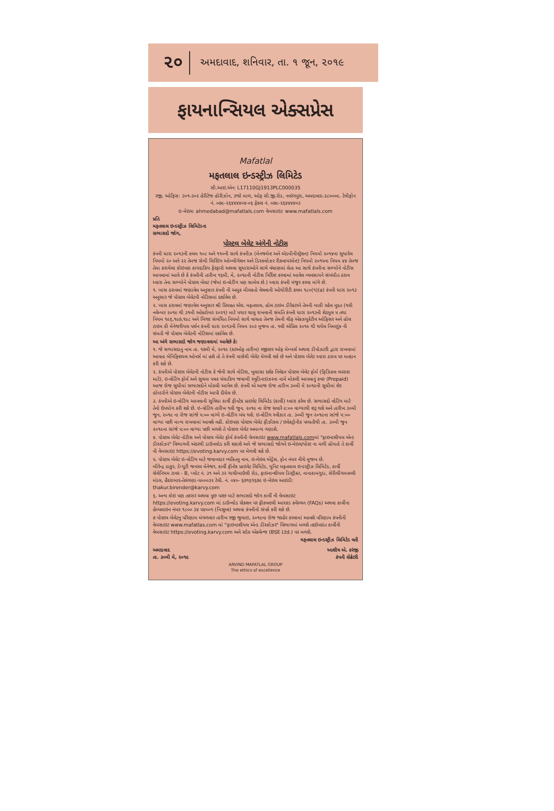૨૦ અમદાવાદ, શનિવાર, તા. ૧ જૂન, ૨૦૧૯
ફાયનાન્સિયલ એક્સપ્રેસ
Mafatlal
મફતલાલ ઇન્ડસ્ટ્રીઝ લિમિટેડ
સી.આઇ.એન: L17110GJ1913PLC000035
રજી. ઓફિસ: ૩૦૧-૩૦૨ હેરીટેજ હોરીઝોન, ૩જો માળ, ઓફ સી.જી.રોડ, નવરંગપુરા, અમદાવાદ-૩૮૦૦૦૯. ટેલીફોન નં. ૦૭૯-૨૬૪૪૪૪૦૪-૦૬ ફેક્સ નં. ૦૭૯-૨૬૪૪૪૪૦૩
ઇ-મેઇલ: ahmedabad@mafatlals.com વેબસાઇટ: www.mafatlals.com
પ્રતિ
મફતલાલ ઇન્ડસ્ટ્રીઝ લિમિટેડના
સભાસદો જોગ,
પોસ્ટલ બેલેટ અંગેની નોટીસ
કંપની ધારા ૨૦૧૩ની કલમ ૧૦૮ અને ૧૧૦ની સાથે કંપનીઝ (મેનજમેન્ટ અને એડમીનીસ્ટ્રેશન) નિયમો ૨૦૧૪ના સુધારેલ નિયમો ૨૦ અને ૨૨ તેમજ સેબી લિસ્ટિંગ ઓબ્લીગેશન અને ડિસ્કલોઝર રીક્વાયરમેન્ટ) નિયમો ૨૦૧૫ના નિયમ ૪૪ તેમજ તેમા કરાયેલા કોઇપણ કાયદાકિય ફેરફારો અથવા સુધારાઓને સાથે વંચાણમાં લેતા આ સાથે કંપનીના સભ્યોને નોટીસ આપવામાં આવે છે કે કંપનીની તારીખ ૧૬મી, મે, ૨૦૧૯ની નોટીસ નિર્દિષ્ટ કરવામાં આવેલ વ્યવસાયને સંબંધીત ઠરાવ ધ્વારા તેના સભ્યોને પોસ્ટલ બેલટ (જેમાં ઇ-વોટીંગ પણ સામેલ છે.) ધ્વારા કંપની મંજુર કરવા માંગે છે.
૧. ખાસ ઠરાવમાં જણાવેલ અનુસાર કંપની ની અમુક મીલકતો વેચવાની ઓથોરીટી કલમ ૧૮૦(૧)(a) કંપની ધારા ૨૦૧૩ અનુસાર જે પોસ્ટલ બેલેટની નોટિસમાં દર્શાવેલ છે.
૨. ખાસ ઠરાવમાં જણાવેલ અનુસાર શ્રી પ્રિયવ્રત એચ. મફતલાલ, હોલ ટાઇમ ડીરેક્ટરને તેમની બાકી રહેલ મુદત (૧લી નવેમ્બર ૨૦૧૯ થી ૩૧મી ઓક્ટોબર ૨૦૨૧) માટે પગાર ચાલુ રાખવાની સંમતિ કંપની ધારા ૨૦૧૩ની શેડ્યુલ ૫ તથા નિયમ ૧૯૬,૧૯૭,૧૯૮ અને બિજા સંબંધિત નિયમો સાથે વાચતા તેમજ તેમની ચીફ એક્ઝયુકેટીવ ઓફિસર અને હોલ ટાઇમ કી મેનેજરીયલ પર્સન કંપની ધારા ૨૦૧૩ની નિયમ ૨૦૩ મુજબ તા. ૧લી એપ્રિલ ૨૦૧૯ થી થયેલ નિમણુંક ની સંમતી જે પોસ્ટલ બેલેટની નોટિસમાં દર્શાવેલ છે.
આ અંગે સભાસદો જોગ જણાવવામાં આવેછે કે:
૧. જે સભાસદાનુ નામ તા. ૧૭મી મે, ૨૦૧૯ (કટઓફ તારીખ) રજીસ્ટર ઓફ મેમ્બર્સ અથવા ડીપોઝટરી દ્વારા રાખવામાં આવતા બેનિફિશયલ ઓનર્સ માં હશે તો તે કંપની પાસેથી બેલેટ મેળવી શકે છે અને પોસ્ટલ બેલેટ ધ્વારા ઠરાવ પર મતદાન કરી શકે છે.
૨. કંપનીએ પોસ્ટલ બેલેટની નોટીસ કે જેની સાથે નોટિસ, ખુલાસા દર્શક નિવેદન પોસ્ટલ બેલેટ ફોર્મ (ફિઝિકલ વપરાશ માટે), ઇ-વોટિંગ ફોર્મ અને સુચના પત્રક ધંધાકિય જવાબી સ્વુડિનાઇઝરના નામે મોકલી આપવાનું કવર (Prepaid) આજ રોજ સુધીમાં સભાસદોને મોકલી આપેલ છે. કંપની એ આજ રોજ તારીખ ૩૦મી મે ૨૦૧૯ની સુધીમાં શેર હોલ્ડરોને પોસ્ટલ બેલેટની નોટીસ આપી દીધેલ છે.
૩. કંપનીએ ઇ-વોટિંગ આપવાની સુવિધા કાર્વી ફીનટેક પ્રાઇવેટ લિમિટેડ (કાર્વી) ધ્વારા કરેલ છે. સભાસદો વોટિંગ માટે તેનો ઉપયોગ કરી શકે છે. ઇ-વોટિંગ તારીખ ૧લી જુન, ૨૦૧૯ ના રોજ સવારે ૯:૦૦ વાગ્યાથી શરૂ થશે અને તારીખ ૩૦મી જુન, ૨૦૧૯ ના રોજ સાંજે ૫:૦૦ વાગ્યે ઇ-વોટીંગ બંધ થશે. ઇ-વોટિંગ સ્વીકાર તા. ૩૦મી જુન ૨૦૧૯ના સાંજે ૫:૦૦ વાગ્યા પછી માન્ય રાખવામાં આવશે નહી. કોઇપણ પોસ્ટલ બેલેટ ફીઝીકલ / ઇલેક્ટ્રોનીક પધ્ધતીથી તા. ૩૦મી જુન ૨૦૧૯ના સાંજે ૫:૦૦ વાગ્યા પછી મળશે તે પોસ્ટલ બેલેટ અમાન્ય ગણાશે.
૪. પોસ્ટલ બેલેટ નોટીસ અને પોસ્ટલ બેલેટ ફોર્મ કંપનીની વેબસાઇટ www.mafatlals.comમાં "ફાઇનાશીયલ એન્ડ ડીસ્કોઝર" વિભાગની અંદરથી ડાઉનલોડ કરી શકાશે અને જે સભાસદો જોગને ઇ-મેઇલ/પોસ્ટ ના મળી હોયતો તે કાર્વી ની વેબસાઇટ https://evoting.karvy.com પર મેળવી શકે છે.
૫. પોસ્ટલ બેલેટ ઇ-વોટિંગ માટે જવાબદાર વ્યકિતનુ નામ, ઇ-મેઇલ એડ્રેસ, ફોન નંબર નીચે મુજબ છે.
બીરેન્દ્ર ઠાકુર, ડેપ્યુટી જનરલ મેનેજર, કાર્વી ફીન્ટેક પ્રાઇવેટ લિમિટેડ, યુનિટ મફતલાલ ઇન્ડસ્ટ્રીઝ લિમિટેડ, કાર્વી સેલેનિયમ ટાવર - B, પ્લોટ નં. ૩૧ અને ૩૨ ગાચીબાઉલી રોડ, ફાઇનાન્શીયલ ડિસ્ટ્રીક્ટ, નાનાકામગુડા, સેરીલીંગમપલ્લી મંડલ, હૈદરાબાદ-તેલંગણા-૫૦૦૦૩૨ ટેલી. નં. ૦૪૦- ૬૭૧૬૧૬૭૯ ઇ-મેઇલ આઇડી: thakur.birender@karvy.com
૬. અન્ય કોઇ પણ તકરાર અથવા પુછ પરછ માટે સભાસદો જોગ કાર્વી ની વેબસાઇટ https://evoting.karvy.com માં ડાઉન્લોડ સેક્શન પર ફ્રીકવન્ટલી આસ્કડ ક્વેસ્ચન (FAQs) અથવા કાર્વીના હેલ્પલાઇન નંબર ૧૮૦૦ ૩૪ ૫૪૦૦૧ (નિઃશુલ્ક) અથવા કંપનીનો સંપર્ક કરી શકે છે.
૭ પોસ્ટલ બેલેટનુ પરિણામ મંગળવાર તારીખ રજી જુલાઇ, ૨૦૧૯ના રોજ જાહેર કરવામાં આવશે પરિણામ કંપનીની વેબસાઇટ www.mafatlas.com માં "ફાઇનાશીયલ એન્ડ ડીસ્કોઝર" વિભાગમાં મળશે તદઉપરાંત કાર્વીની વેબસાઇટ https://evoting.karvy.com અને સ્ટોક એક્ચેન્જ (BSE Ltd.) પર મળશે.
મફતલાલ ઇન્ડસ્ટ્રીઝ લિમિટેડ વતી
અમદાવાદ
તા. ૩૦મી મે, ૨૦૧૯
આશીષ એ. કરંજી
કંપની સેક્રેટરી
ARVIND MAFATLAL GROUP
The ethics of excellence